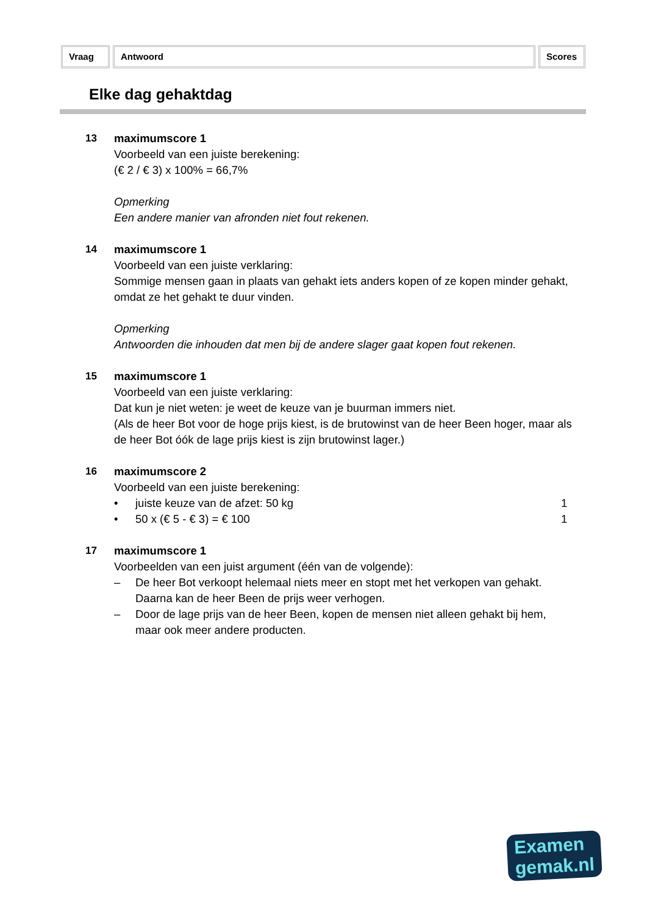Vraag Antwoord Scores
Elke dag gehaktdag
13 maximumscore 1
Voorbeeld van een juiste berekening:
(€ 2 / € 3) x 100% = 66,7%
Opmerking
Een andere manier van afronden niet fout rekenen.
14 maximumscore 1
Voorbeeld van een juiste verklaring:
Sommige mensen gaan in plaats van gehakt iets anders kopen of ze kopen minder gehakt, omdat ze het gehakt te duur vinden.
Opmerking
Antwoorden die inhouden dat men bij de andere slager gaat kopen fout rekenen.
15 maximumscore 1
Voorbeeld van een juiste verklaring:
Dat kun je niet weten: je weet de keuze van je buurman immers niet.
(Als de heer Bot voor de hoge prijs kiest, is de brutowinst van de heer Been hoger, maar als de heer Bot óók de lage prijs kiest is zijn brutowinst lager.)
16 maximumscore 2
Voorbeeld van een juiste berekening:
• juiste keuze van de afzet: 50 kg 1
• 50 x (€ 5 - € 3) = € 100 1
17 maximumscore 1
Voorbeelden van een juist argument (één van de volgende):
– De heer Bot verkoopt helemaal niets meer en stopt met het verkopen van gehakt. Daarna kan de heer Been de prijs weer verhogen.
– Door de lage prijs van de heer Been, kopen de mensen niet alleen gehakt bij hem, maar ook meer andere producten.
Examen
gemak.nl